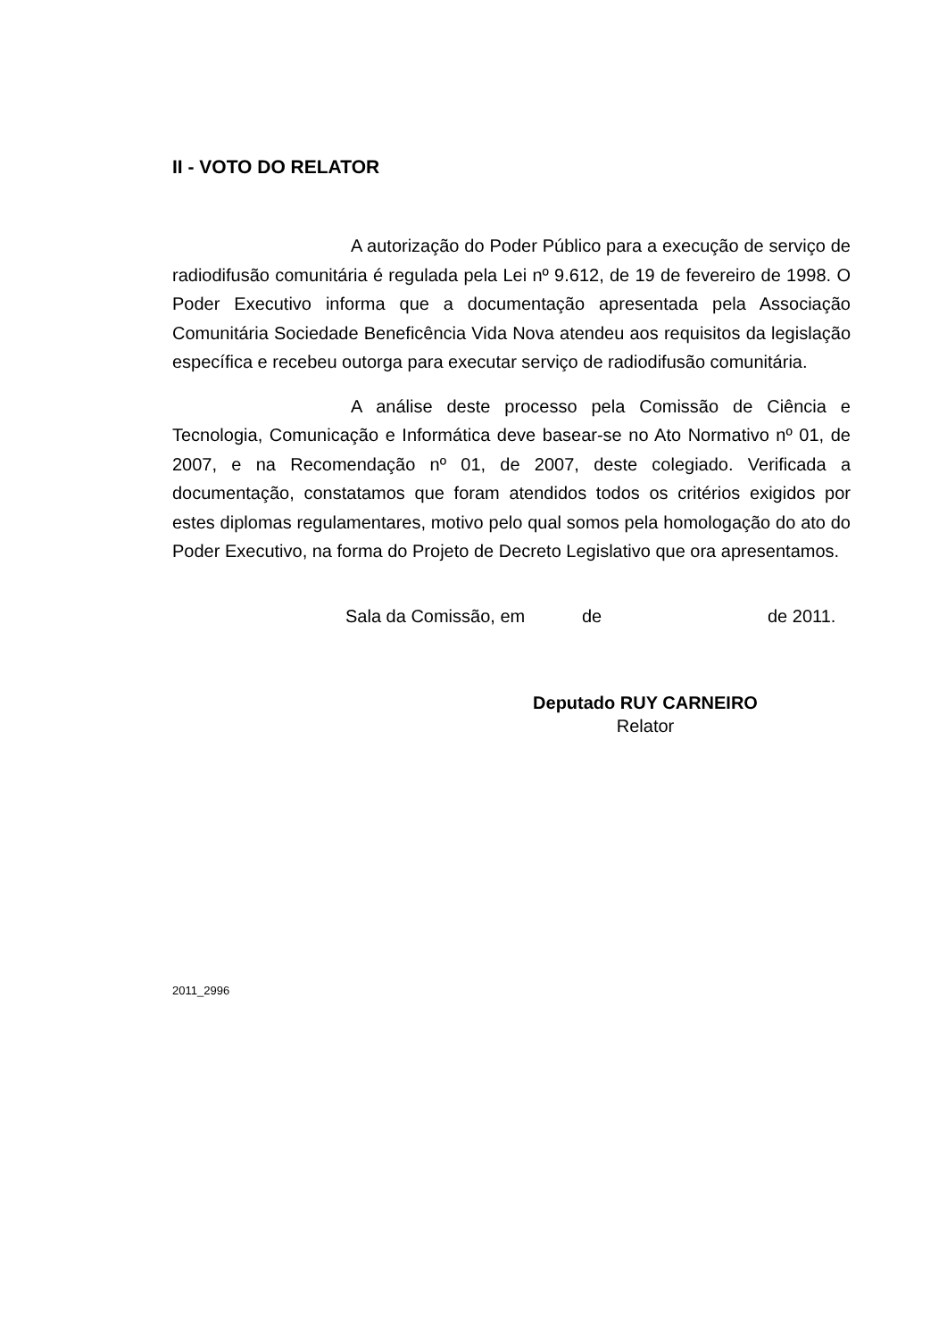II - VOTO DO RELATOR
A autorização do Poder Público para a execução de serviço de radiodifusão comunitária é regulada pela Lei nº 9.612, de 19 de fevereiro de 1998. O Poder Executivo informa que a documentação apresentada pela Associação Comunitária Sociedade Beneficência Vida Nova atendeu aos requisitos da legislação específica e recebeu outorga para executar serviço de radiodifusão comunitária.
A análise deste processo pela Comissão de Ciência e Tecnologia, Comunicação e Informática deve basear-se no Ato Normativo nº 01, de 2007, e na Recomendação nº 01, de 2007, deste colegiado. Verificada a documentação, constatamos que foram atendidos todos os critérios exigidos por estes diplomas regulamentares, motivo pelo qual somos pela homologação do ato do Poder Executivo, na forma do Projeto de Decreto Legislativo que ora apresentamos.
Sala da Comissão, em de de 2011.
Deputado RUY CARNEIRO
Relator
2011_2996